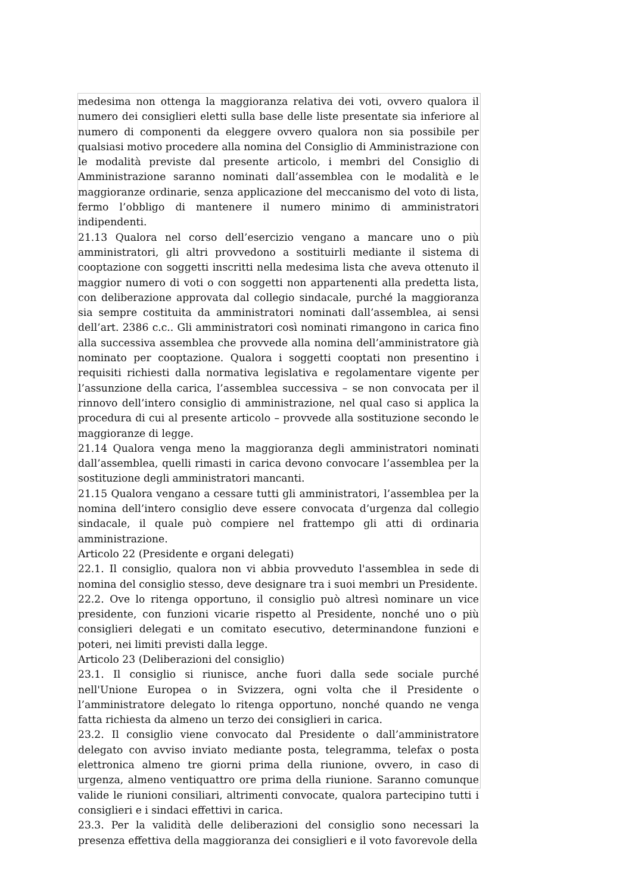medesima non ottenga la maggioranza relativa dei voti, ovvero qualora il numero dei consiglieri eletti sulla base delle liste presentate sia inferiore al numero di componenti da eleggere ovvero qualora non sia possibile per qualsiasi motivo procedere alla nomina del Consiglio di Amministrazione con le modalità previste dal presente articolo, i membri del Consiglio di Amministrazione saranno nominati dall’assemblea con le modalità e le maggioranze ordinarie, senza applicazione del meccanismo del voto di lista, fermo l’obbligo di mantenere il numero minimo di amministratori indipendenti.
21.13 Qualora nel corso dell’esercizio vengano a mancare uno o più amministratori, gli altri provvedono a sostituirli mediante il sistema di cooptazione con soggetti inscritti nella medesima lista che aveva ottenuto il maggior numero di voti o con soggetti non appartenenti alla predetta lista, con deliberazione approvata dal collegio sindacale, purché la maggioranza sia sempre costituita da amministratori nominati dall’assemblea, ai sensi dell’art. 2386 c.c.. Gli amministratori così nominati rimangono in carica fino alla successiva assemblea che provvede alla nomina dell’amministratore già nominato per cooptazione. Qualora i soggetti cooptati non presentino i requisiti richiesti dalla normativa legislativa e regolamentare vigente per l’assunzione della carica, l’assemblea successiva – se non convocata per il rinnovo dell’intero consiglio di amministrazione, nel qual caso si applica la procedura di cui al presente articolo – provvede alla sostituzione secondo le maggioranze di legge.
21.14 Qualora venga meno la maggioranza degli amministratori nominati dall’assemblea, quelli rimasti in carica devono convocare l’assemblea per la sostituzione degli amministratori mancanti.
21.15 Qualora vengano a cessare tutti gli amministratori, l’assemblea per la nomina dell’intero consiglio deve essere convocata d’urgenza dal collegio sindacale, il quale può compiere nel frattempo gli atti di ordinaria amministrazione.
Articolo 22 (Presidente e organi delegati)
22.1. Il consiglio, qualora non vi abbia provveduto l'assemblea in sede di nomina del consiglio stesso, deve designare tra i suoi membri un Presidente.
22.2. Ove lo ritenga opportuno, il consiglio può altresì nominare un vice presidente, con funzioni vicarie rispetto al Presidente, nonché uno o più consiglieri delegati e un comitato esecutivo, determinandone funzioni e poteri, nei limiti previsti dalla legge.
Articolo 23 (Deliberazioni del consiglio)
23.1. Il consiglio si riunisce, anche fuori dalla sede sociale purché nell'Unione Europea o in Svizzera, ogni volta che il Presidente o l’amministratore delegato lo ritenga opportuno, nonché quando ne venga fatta richiesta da almeno un terzo dei consiglieri in carica.
23.2. Il consiglio viene convocato dal Presidente o dall’amministratore delegato con avviso inviato mediante posta, telegramma, telefax o posta elettronica almeno tre giorni prima della riunione, ovvero, in caso di urgenza, almeno ventiquattro ore prima della riunione. Saranno comunque valide le riunioni consiliari, altrimenti convocate, qualora partecipino tutti i consiglieri e i sindaci effettivi in carica.
23.3. Per la validità delle deliberazioni del consiglio sono necessari la presenza effettiva della maggioranza dei consiglieri e il voto favorevole della